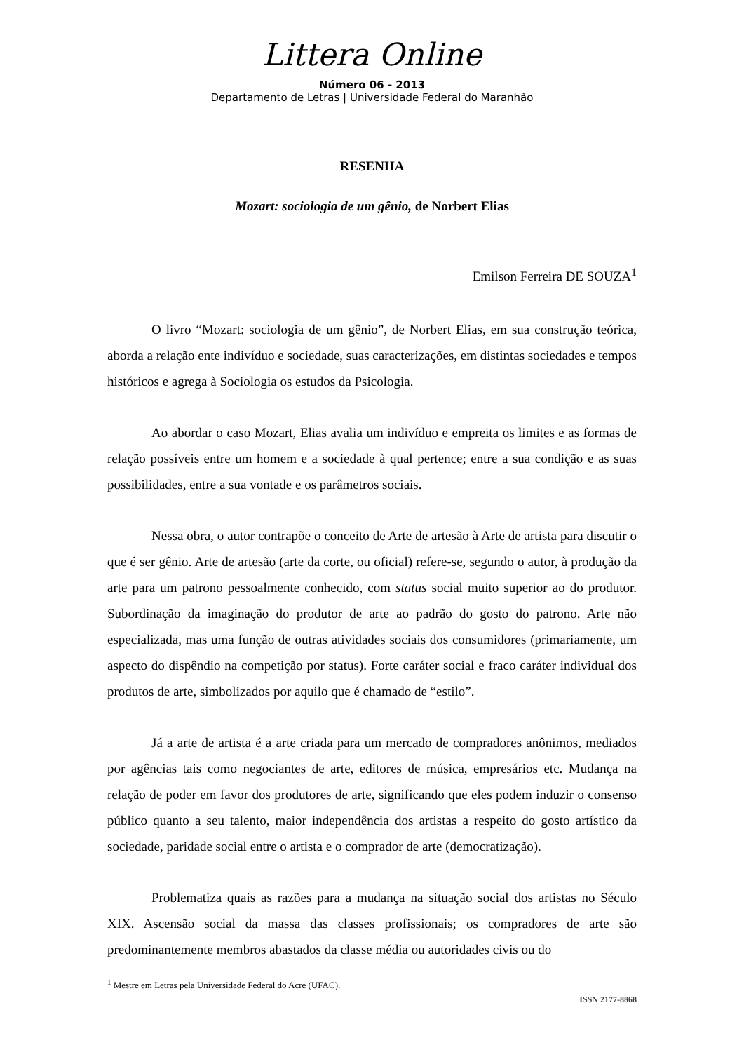Littera Online
Número 06 - 2013
Departamento de Letras | Universidade Federal do Maranhão
RESENHA
Mozart: sociologia de um gênio, de Norbert Elias
Emilson Ferreira DE SOUZA<sup>1</sup>
O livro “Mozart: sociologia de um gênio”, de Norbert Elias, em sua construção teórica, aborda a relação ente indivíduo e sociedade, suas caracterizações, em distintas sociedades e tempos históricos e agrega à Sociologia os estudos da Psicologia.
Ao abordar o caso Mozart, Elias avalia um indivíduo e empreita os limites e as formas de relação possíveis entre um homem e a sociedade à qual pertence; entre a sua condição e as suas possibilidades, entre a sua vontade e os parâmetros sociais.
Nessa obra, o autor contrapõe o conceito de Arte de artesão à Arte de artista para discutir o que é ser gênio. Arte de artesão (arte da corte, ou oficial) refere-se, segundo o autor, à produção da arte para um patrono pessoalmente conhecido, com status social muito superior ao do produtor. Subordinação da imaginação do produtor de arte ao padrão do gosto do patrono. Arte não especializada, mas uma função de outras atividades sociais dos consumidores (primariamente, um aspecto do dispêndio na competição por status). Forte caráter social e fraco caráter individual dos produtos de arte, simbolizados por aquilo que é chamado de “estilo”.
Já a arte de artista é a arte criada para um mercado de compradores anônimos, mediados por agências tais como negociantes de arte, editores de música, empresários etc. Mudança na relação de poder em favor dos produtores de arte, significando que eles podem induzir o consenso público quanto a seu talento, maior independência dos artistas a respeito do gosto artístico da sociedade, paridade social entre o artista e o comprador de arte (democratização).
Problematiza quais as razões para a mudança na situação social dos artistas no Século XIX. Ascensão social da massa das classes profissionais; os compradores de arte são predominantemente membros abastados da classe média ou autoridades civis ou do
<sup>1</sup> Mestre em Letras pela Universidade Federal do Acre (UFAC).
ISSN 2177-8868